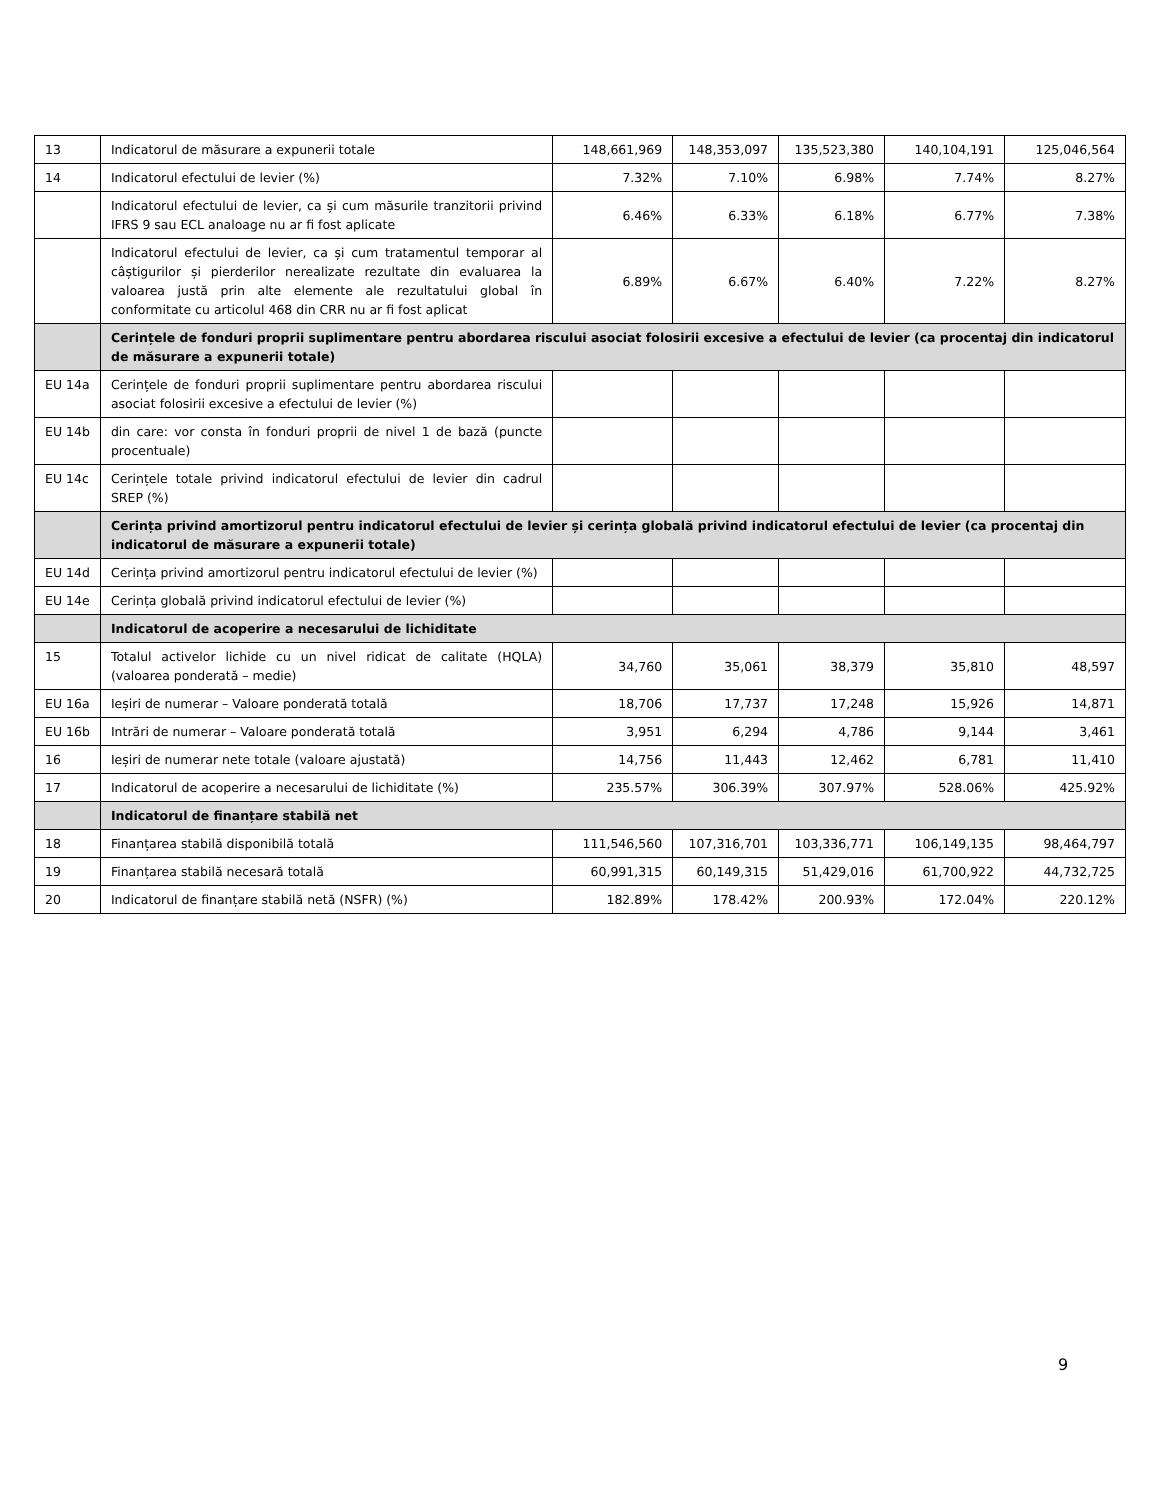| 13 | Indicatorul de măsurare a expunerii totale | 148,661,969 | 148,353,097 | 135,523,380 | 140,104,191 | 125,046,564 |
| 14 | Indicatorul efectului de levier (%) | 7.32% | 7.10% | 6.98% | 7.74% | 8.27% |
| | Indicatorul efectului de levier, ca și cum măsurile tranzitorii privind IFRS 9 sau ECL analoage nu ar fi fost aplicate | 6.46% | 6.33% | 6.18% | 6.77% | 7.38% |
| | Indicatorul efectului de levier, ca și cum tratamentul temporar al câștigurilor și pierderilor nerealizate rezultate din evaluarea la valoarea justă prin alte elemente ale rezultatului global în conformitate cu articolul 468 din CRR nu ar fi fost aplicat | 6.89% | 6.67% | 6.40% | 7.22% | 8.27% |
| | Cerințele de fonduri proprii suplimentare pentru abordarea riscului asociat folosirii excesive a efectului de levier (ca procentaj din indicatorul de măsurare a expunerii totale) | | | | | |
| EU 14a | Cerințele de fonduri proprii suplimentare pentru abordarea riscului asociat folosirii excesive a efectului de levier (%) | | | | | |
| EU 14b | din care: vor consta în fonduri proprii de nivel 1 de bază (puncte procentuale) | | | | | |
| EU 14c | Cerințele totale privind indicatorul efectului de levier din cadrul SREP (%) | | | | | |
| | Cerința privind amortizorul pentru indicatorul efectului de levier și cerința globală privind indicatorul efectului de levier (ca procentaj din indicatorul de măsurare a expunerii totale) | | | | | |
| EU 14d | Cerința privind amortizorul pentru indicatorul efectului de levier (%) | | | | | |
| EU 14e | Cerința globală privind indicatorul efectului de levier (%) | | | | | |
| | Indicatorul de acoperire a necesarului de lichiditate | | | | | |
| 15 | Totalul activelor lichide cu un nivel ridicat de calitate (HQLA) (valoarea ponderată – medie) | 34,760 | 35,061 | 38,379 | 35,810 | 48,597 |
| EU 16a | Ieșiri de numerar – Valoare ponderată totală | 18,706 | 17,737 | 17,248 | 15,926 | 14,871 |
| EU 16b | Intrări de numerar – Valoare ponderată totală | 3,951 | 6,294 | 4,786 | 9,144 | 3,461 |
| 16 | Ieșiri de numerar nete totale (valoare ajustată) | 14,756 | 11,443 | 12,462 | 6,781 | 11,410 |
| 17 | Indicatorul de acoperire a necesarului de lichiditate (%) | 235.57% | 306.39% | 307.97% | 528.06% | 425.92% |
| | Indicatorul de finanțare stabilă net | | | | | |
| 18 | Finanțarea stabilă disponibilă totală | 111,546,560 | 107,316,701 | 103,336,771 | 106,149,135 | 98,464,797 |
| 19 | Finanțarea stabilă necesară totală | 60,991,315 | 60,149,315 | 51,429,016 | 61,700,922 | 44,732,725 |
| 20 | Indicatorul de finanțare stabilă netă (NSFR) (%) | 182.89% | 178.42% | 200.93% | 172.04% | 220.12% |
9